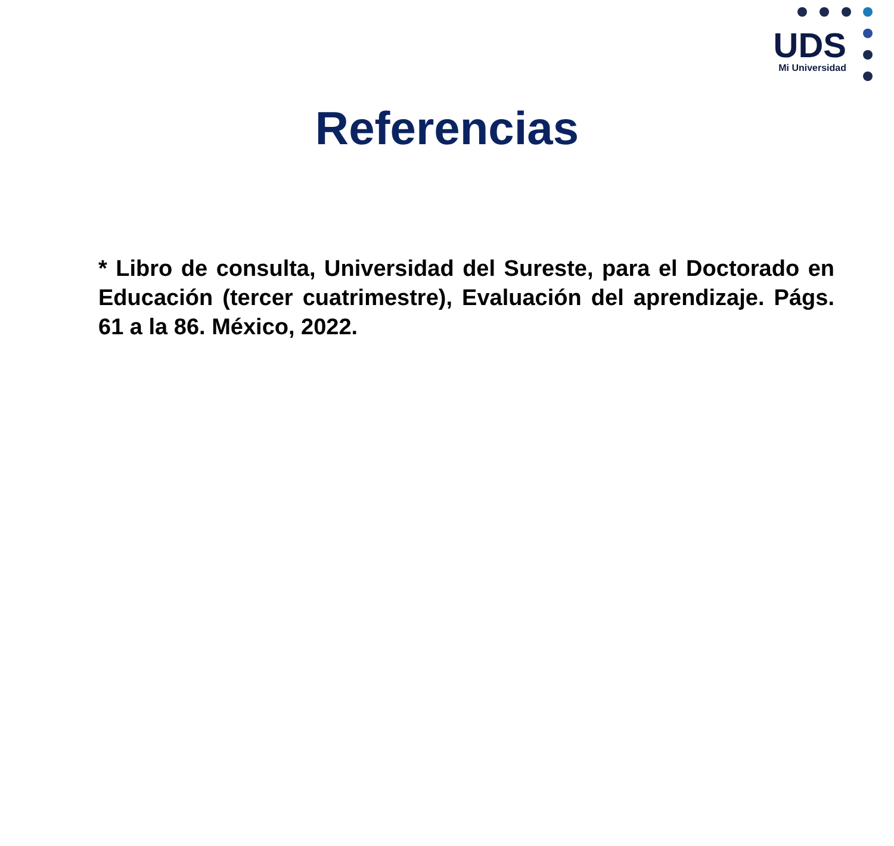UDS
Mi Universidad
Referencias
* Libro de consulta, Universidad del Sureste, para el Doctorado en Educación (tercer cuatrimestre), Evaluación del aprendizaje. Págs. 61 a la 86. México, 2022.